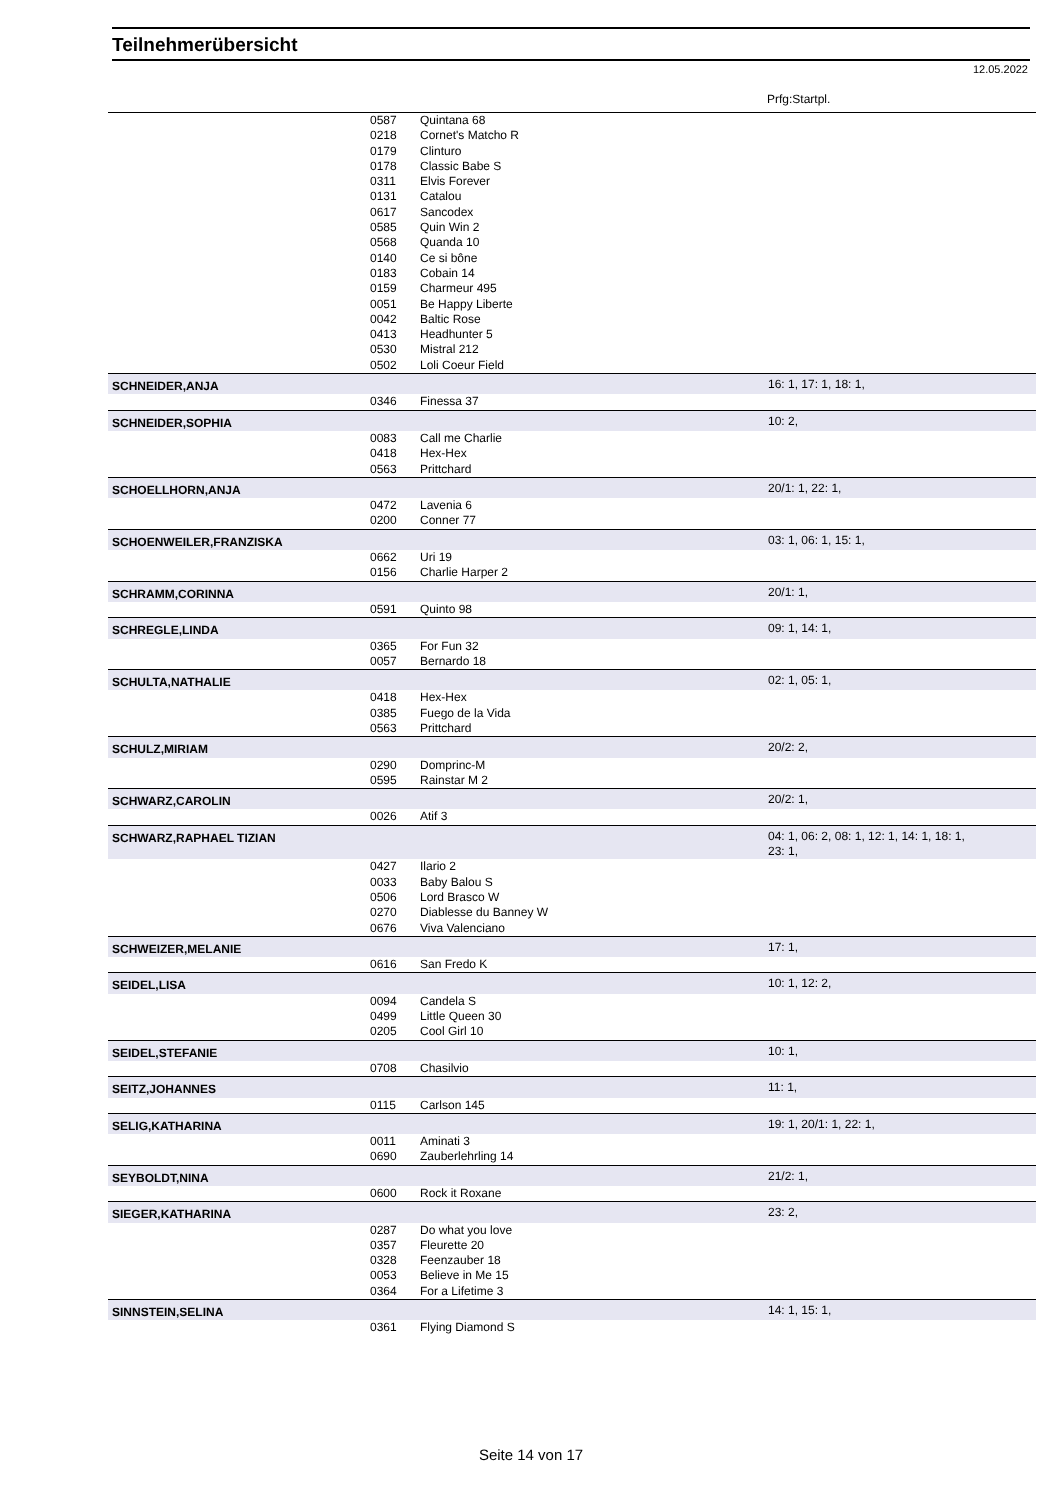Teilnehmerübersicht
12.05.2022
Prfg:Startpl.
| | 0587 | Quintana 68 | |
| | 0218 | Cornet's Matcho R | |
| | 0179 | Clinturo | |
| | 0178 | Classic Babe S | |
| | 0311 | Elvis Forever | |
| | 0131 | Catalou | |
| | 0617 | Sancodex | |
| | 0585 | Quin Win 2 | |
| | 0568 | Quanda 10 | |
| | 0140 | Ce si bône | |
| | 0183 | Cobain 14 | |
| | 0159 | Charmeur 495 | |
| | 0051 | Be Happy Liberte | |
| | 0042 | Baltic Rose | |
| | 0413 | Headhunter 5 | |
| | 0530 | Mistral 212 | |
| | 0502 | Loli Coeur Field | |
| SCHNEIDER,ANJA | | | 16: 1, 17: 1, 18: 1, |
| | 0346 | Finessa 37 | |
| SCHNEIDER,SOPHIA | | | 10: 2, |
| | 0083 | Call me Charlie | |
| | 0418 | Hex-Hex | |
| | 0563 | Prittchard | |
| SCHOELLHORN,ANJA | | | 20/1: 1, 22: 1, |
| | 0472 | Lavenia 6 | |
| | 0200 | Conner 77 | |
| SCHOENWEILER,FRANZISKA | | | 03: 1, 06: 1, 15: 1, |
| | 0662 | Uri 19 | |
| | 0156 | Charlie Harper 2 | |
| SCHRAMM,CORINNA | | | 20/1: 1, |
| | 0591 | Quinto 98 | |
| SCHREGLE,LINDA | | | 09: 1, 14: 1, |
| | 0365 | For Fun 32 | |
| | 0057 | Bernardo 18 | |
| SCHULTA,NATHALIE | | | 02: 1, 05: 1, |
| | 0418 | Hex-Hex | |
| | 0385 | Fuego de la Vida | |
| | 0563 | Prittchard | |
| SCHULZ,MIRIAM | | | 20/2: 2, |
| | 0290 | Domprinc-M | |
| | 0595 | Rainstar M 2 | |
| SCHWARZ,CAROLIN | | | 20/2: 1, |
| | 0026 | Atif 3 | |
| SCHWARZ,RAPHAEL TIZIAN | | | 04: 1, 06: 2, 08: 1, 12: 1, 14: 1, 18: 1, 23: 1, |
| | 0427 | Ilario 2 | |
| | 0033 | Baby Balou S | |
| | 0506 | Lord Brasco W | |
| | 0270 | Diablesse du Banney W | |
| | 0676 | Viva Valenciano | |
| SCHWEIZER,MELANIE | | | 17: 1, |
| | 0616 | San Fredo K | |
| SEIDEL,LISA | | | 10: 1, 12: 2, |
| | 0094 | Candela S | |
| | 0499 | Little Queen 30 | |
| | 0205 | Cool Girl 10 | |
| SEIDEL,STEFANIE | | | 10: 1, |
| | 0708 | Chasilvio | |
| SEITZ,JOHANNES | | | 11: 1, |
| | 0115 | Carlson 145 | |
| SELIG,KATHARINA | | | 19: 1, 20/1: 1, 22: 1, |
| | 0011 | Aminati 3 | |
| | 0690 | Zauberlehrling 14 | |
| SEYBOLDT,NINA | | | 21/2: 1, |
| | 0600 | Rock it Roxane | |
| SIEGER,KATHARINA | | | 23: 2, |
| | 0287 | Do what you love | |
| | 0357 | Fleurette 20 | |
| | 0328 | Feenzauber 18 | |
| | 0053 | Believe in Me 15 | |
| | 0364 | For a Lifetime 3 | |
| SINNSTEIN,SELINA | | | 14: 1, 15: 1, |
| | 0361 | Flying Diamond S | |
Seite 14 von 17